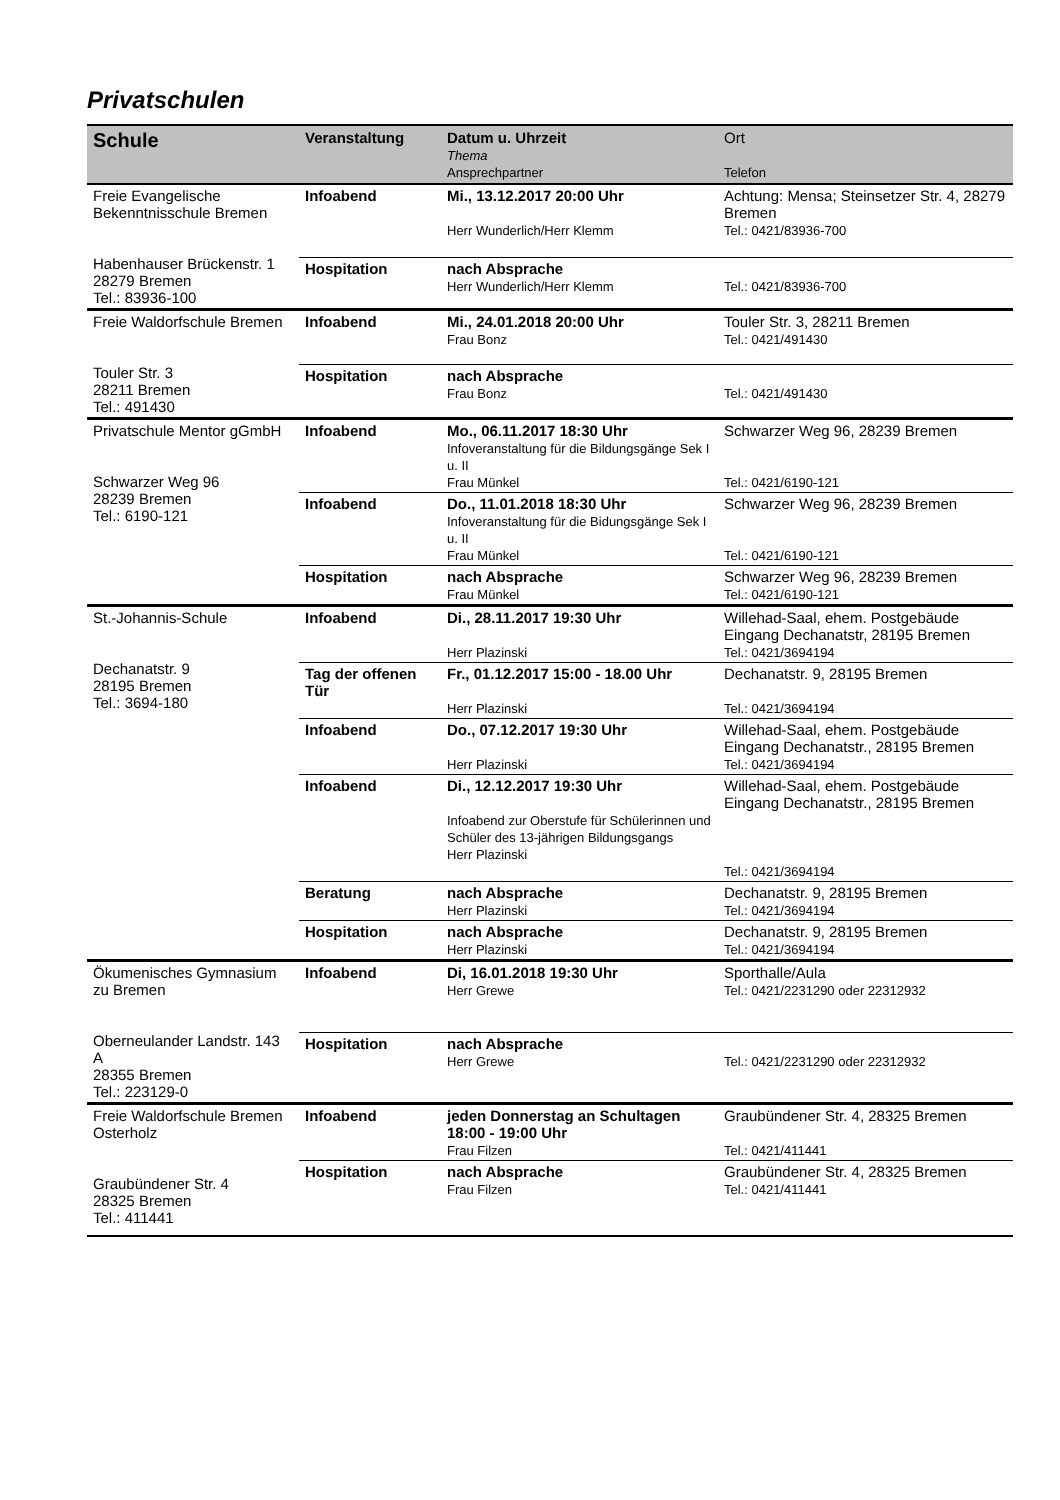Privatschulen
| Schule | Veranstaltung | Datum u. Uhrzeit Thema Ansprechpartner | Ort Telefon |
| --- | --- | --- | --- |
| Freie Evangelische Bekenntnisschule Bremen Habenhauser Brückenstr. 1 28279 Bremen Tel.: 83936-100 | Infoabend | Mi., 13.12.2017 20:00 Uhr Herr Wunderlich/Herr Klemm | Achtung: Mensa; Steinsetzer Str. 4, 28279 Bremen Tel.: 0421/83936-700 |
| | Hospitation | nach Absprache Herr Wunderlich/Herr Klemm | Tel.: 0421/83936-700 |
| Freie Waldorfschule Bremen Touler Str. 3 28211 Bremen Tel.: 491430 | Infoabend | Mi., 24.01.2018 20:00 Uhr Frau Bonz | Touler Str. 3, 28211 Bremen Tel.: 0421/491430 |
| | Hospitation | nach Absprache Frau Bonz | Tel.: 0421/491430 |
| Privatschule Mentor gGmbH Schwarzer Weg 96 28239 Bremen Tel.: 6190-121 | Infoabend | Mo., 06.11.2017 18:30 Uhr Infoveranstaltung für die Bildungsgänge Sek I u. II Frau Münkel | Schwarzer Weg 96, 28239 Bremen Tel.: 0421/6190-121 |
| | Infoabend | Do., 11.01.2018 18:30 Uhr Infoveranstaltung für die Bidungsgänge Sek I u. II Frau Münkel | Schwarzer Weg 96, 28239 Bremen Tel.: 0421/6190-121 |
| | Hospitation | nach Absprache Frau Münkel | Schwarzer Weg 96, 28239 Bremen Tel.: 0421/6190-121 |
| St.-Johannis-Schule Dechanatstr. 9 28195 Bremen Tel.: 3694-180 | Infoabend | Di., 28.11.2017 19:30 Uhr Herr Plazinski | Willehad-Saal, ehem. Postgebäude Eingang Dechanatstr, 28195 Bremen Tel.: 0421/3694194 |
| | Tag der offenen Tür | Fr., 01.12.2017 15:00 - 18.00 Uhr Herr Plazinski | Dechanatstr. 9, 28195 Bremen Tel.: 0421/3694194 |
| | Infoabend | Do., 07.12.2017 19:30 Uhr Herr Plazinski | Willehad-Saal, ehem. Postgebäude Eingang Dechanatstr., 28195 Bremen Tel.: 0421/3694194 |
| | Infoabend | Di., 12.12.2017 19:30 Uhr Infoabend zur Oberstufe für Schülerinnen und Schüler des 13-jährigen Bildungsgangs Herr Plazinski | Willehad-Saal, ehem. Postgebäude Eingang Dechanatstr., 28195 Bremen Tel.: 0421/3694194 |
| | Beratung | nach Absprache Herr Plazinski | Dechanatstr. 9, 28195 Bremen Tel.: 0421/3694194 |
| | Hospitation | nach Absprache Herr Plazinski | Dechanatstr. 9, 28195 Bremen Tel.: 0421/3694194 |
| Ökumenisches Gymnasium zu Bremen Oberneulander Landstr. 143 A 28355 Bremen Tel.: 223129-0 | Infoabend | Di, 16.01.2018 19:30 Uhr Herr Grewe | Sporthalle/Aula Tel.: 0421/2231290 oder 22312932 |
| | Hospitation | nach Absprache Herr Grewe | Tel.: 0421/2231290 oder 22312932 |
| Freie Waldorfschule Bremen Osterholz Graubündener Str. 4 28325 Bremen Tel.: 411441 | Infoabend | jeden Donnerstag an Schultagen 18:00 - 19:00 Uhr Frau Filzen | Graubündener Str. 4, 28325 Bremen Tel.: 0421/411441 |
| | Hospitation | nach Absprache Frau Filzen | Graubündener Str. 4, 28325 Bremen Tel.: 0421/411441 |